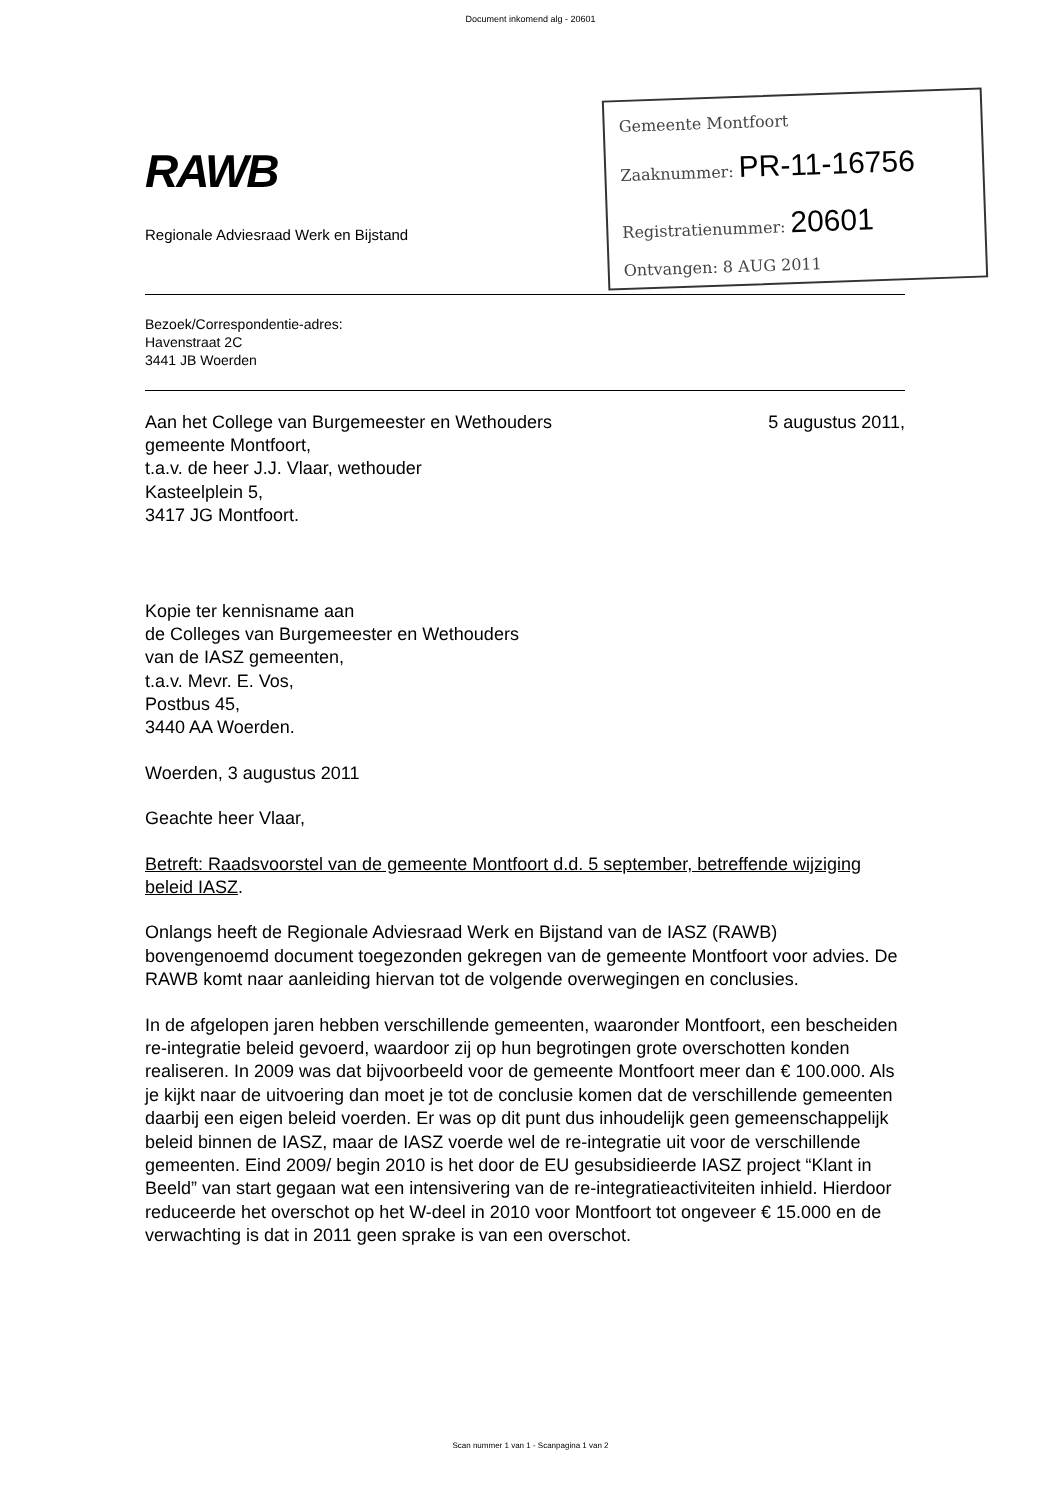Document inkomend alg - 20601
RAWB
Regionale Adviesraad Werk en Bijstand
Gemeente Montfoort
Zaaknummer: PR-11-16756
Registratienummer: 20601
Ontvangen: 8 AUG 2011
Bezoek/Correspondentie-adres:
Havenstraat 2C
3441 JB Woerden
Aan het College van Burgemeester en Wethouders
gemeente Montfoort,
t.a.v. de heer J.J. Vlaar, wethouder
Kasteelplein 5,
3417 JG Montfoort.
5 augustus 2011,
Kopie ter kennisname aan
de Colleges van Burgemeester en Wethouders
van de IASZ gemeenten,
t.a.v. Mevr. E. Vos,
Postbus 45,
3440 AA Woerden.
Woerden, 3 augustus 2011
Geachte heer Vlaar,
Betreft: Raadsvoorstel van de gemeente Montfoort d.d. 5 september, betreffende wijziging beleid IASZ.
Onlangs heeft de Regionale Adviesraad Werk en Bijstand van de IASZ (RAWB) bovengenoemd document toegezonden gekregen van de gemeente Montfoort voor advies. De RAWB komt naar aanleiding hiervan tot de volgende overwegingen en conclusies.
In de afgelopen jaren hebben verschillende gemeenten, waaronder Montfoort, een bescheiden re-integratie beleid gevoerd, waardoor zij op hun begrotingen grote overschotten konden realiseren. In 2009 was dat bijvoorbeeld voor de gemeente Montfoort meer dan € 100.000. Als je kijkt naar de uitvoering dan moet je tot de conclusie komen dat de verschillende gemeenten daarbij een eigen beleid voerden. Er was op dit punt dus inhoudelijk geen gemeenschappelijk beleid binnen de IASZ, maar de IASZ voerde wel de re-integratie uit voor de verschillende gemeenten. Eind 2009/ begin 2010 is het door de EU gesubsidieerde IASZ project “Klant in Beeld” van start gegaan wat een intensivering van de re-integratieactiviteiten inhield. Hierdoor reduceerde het overschot op het W-deel in 2010 voor Montfoort tot ongeveer € 15.000 en de verwachting is dat in 2011 geen sprake is van een overschot.
Scan nummer 1 van 1 - Scanpagina 1 van 2